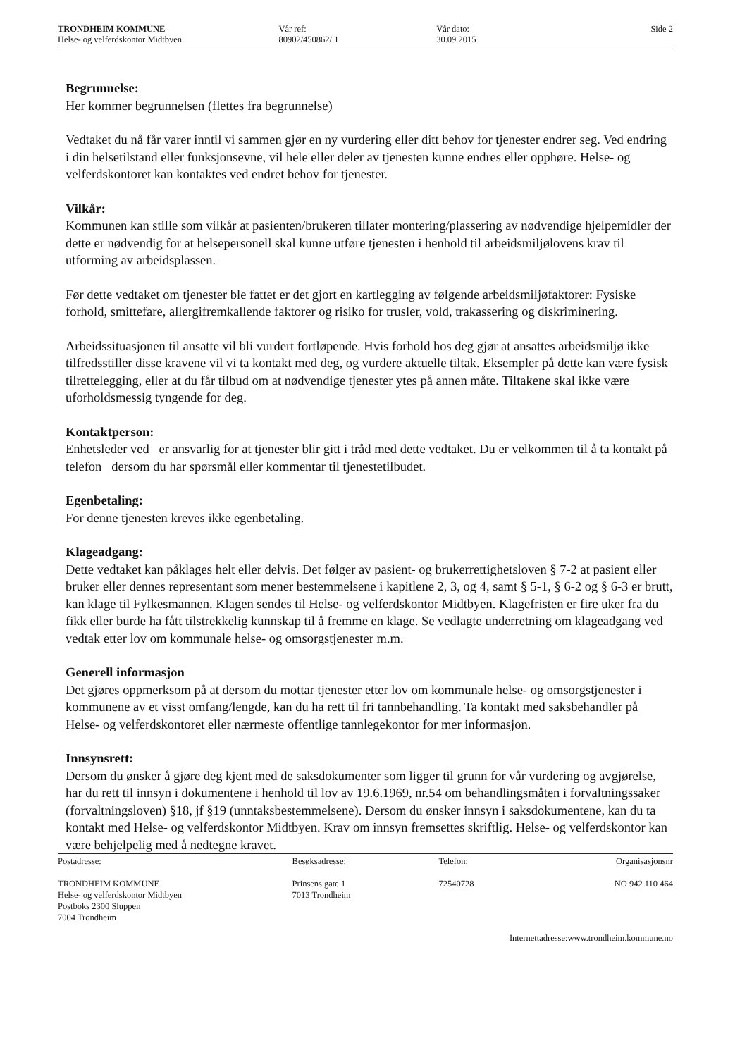TRONDHEIM KOMMUNE
Helse- og velferdskontor Midtbyen
Vår ref:
80902/450862/ 1
Vår dato:
30.09.2015
Side 2
Begrunnelse:
Her kommer begrunnelsen (flettes fra begrunnelse)
Vedtaket du nå får varer inntil vi sammen gjør en ny vurdering eller ditt behov for tjenester endrer seg. Ved endring i din helsetilstand eller funksjonsevne, vil hele eller deler av tjenesten kunne endres eller opphøre. Helse- og velferdskontoret kan kontaktes ved endret behov for tjenester.
Vilkår:
Kommunen kan stille som vilkår at pasienten/brukeren tillater montering/plassering av nødvendige hjelpemidler der dette er nødvendig for at helsepersonell skal kunne utføre tjenesten i henhold til arbeidsmiljølovens krav til utforming av arbeidsplassen.
Før dette vedtaket om tjenester ble fattet er det gjort en kartlegging av følgende arbeidsmiljøfaktorer: Fysiske forhold, smittefare, allergifremkallende faktorer og risiko for trusler, vold, trakassering og diskriminering.
Arbeidssituasjonen til ansatte vil bli vurdert fortløpende. Hvis forhold hos deg gjør at ansattes arbeidsmiljø ikke tilfredsstiller disse kravene vil vi ta kontakt med deg, og vurdere aktuelle tiltak. Eksempler på dette kan være fysisk tilrettelegging, eller at du får tilbud om at nødvendige tjenester ytes på annen måte. Tiltakene skal ikke være uforholdsmessig tyngende for deg.
Kontaktperson:
Enhetsleder ved er ansvarlig for at tjenester blir gitt i tråd med dette vedtaket. Du er velkommen til å ta kontakt på telefon dersom du har spørsmål eller kommentar til tjenestetilbudet.
Egenbetaling:
For denne tjenesten kreves ikke egenbetaling.
Klageadgang:
Dette vedtaket kan påklages helt eller delvis. Det følger av pasient- og brukerrettighetsloven § 7-2 at pasient eller bruker eller dennes representant som mener bestemmelsene i kapitlene 2, 3, og 4, samt § 5-1, § 6-2 og § 6-3 er brutt, kan klage til Fylkesmannen. Klagen sendes til Helse- og velferdskontor Midtbyen. Klagefristen er fire uker fra du fikk eller burde ha fått tilstrekkelig kunnskap til å fremme en klage. Se vedlagte underretning om klageadgang ved vedtak etter lov om kommunale helse- og omsorgstjenester m.m.
Generell informasjon
Det gjøres oppmerksom på at dersom du mottar tjenester etter lov om kommunale helse- og omsorgstjenester i kommunene av et visst omfang/lengde, kan du ha rett til fri tannbehandling. Ta kontakt med saksbehandler på Helse- og velferdskontoret eller nærmeste offentlige tannlegekontor for mer informasjon.
Innsynsrett:
Dersom du ønsker å gjøre deg kjent med de saksdokumenter som ligger til grunn for vår vurdering og avgjørelse, har du rett til innsyn i dokumentene i henhold til lov av 19.6.1969, nr.54 om behandlingsmåten i forvaltningssaker (forvaltningsloven) §18, jf §19 (unntaksbestemmelsene). Dersom du ønsker innsyn i saksdokumentene, kan du ta kontakt med Helse- og velferdskontor Midtbyen. Krav om innsyn fremsettes skriftlig. Helse- og velferdskontor kan være behjelpelig med å nedtegne kravet.
Postadresse:
TRONDHEIM KOMMUNE
Helse- og velferdskontor Midtbyen
Postboks 2300 Sluppen
7004 Trondheim
Besøksadresse:
Prinsens gate 1
7013 Trondheim
Telefon:
72540728
Organisasjonsnr
NO 942 110 464
Internettadresse:www.trondheim.kommune.no